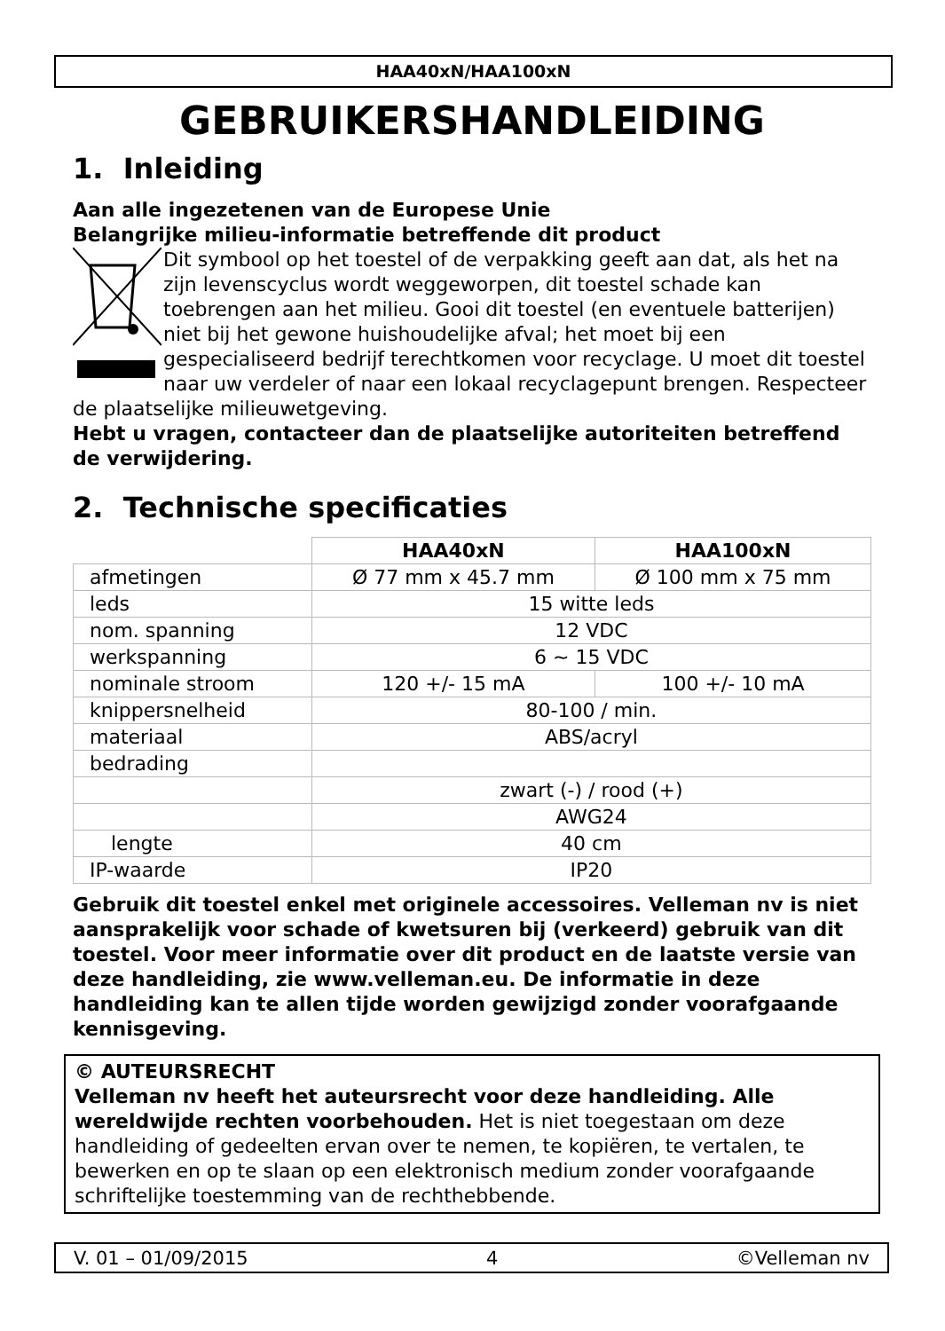HAA40xN/HAA100xN
GEBRUIKERSHANDLEIDING
1. Inleiding
Aan alle ingezetenen van de Europese Unie
Belangrijke milieu-informatie betreffende dit product
Dit symbool op het toestel of de verpakking geeft aan dat, als het na zijn levenscyclus wordt weggeworpen, dit toestel schade kan toebrengen aan het milieu. Gooi dit toestel (en eventuele batterijen) niet bij het gewone huishoudelijke afval; het moet bij een gespecialiseerd bedrijf terechtkomen voor recyclage. U moet dit toestel naar uw verdeler of naar een lokaal recyclagepunt brengen. Respecteer de plaatselijke milieuwetgeving.
Hebt u vragen, contacteer dan de plaatselijke autoriteiten betreffend de verwijdering.
2. Technische specificaties
| | HAA40xN | HAA100xN |
| afmetingen | Ø 77 mm x 45.7 mm | Ø 100 mm x 75 mm |
| leds | 15 witte leds | |
| nom. spanning | 12 VDC | |
| werkspanning | 6 ~ 15 VDC | |
| nominale stroom | 120 +/- 15 mA | 100 +/- 10 mA |
| knippersnelheid | 80-100 / min. | |
| materiaal | ABS/acryl | |
| bedrading | | |
| | zwart (-) / rood (+) | |
| | AWG24 | |
| lengte | 40 cm | |
| IP-waarde | IP20 | |
Gebruik dit toestel enkel met originele accessoires. Velleman nv is niet aansprakelijk voor schade of kwetsuren bij (verkeerd) gebruik van dit toestel. Voor meer informatie over dit product en de laatste versie van deze handleiding, zie www.velleman.eu. De informatie in deze handleiding kan te allen tijde worden gewijzigd zonder voorafgaande kennisgeving.
© AUTEURSRECHT
Velleman nv heeft het auteursrecht voor deze handleiding. Alle wereldwijde rechten voorbehouden. Het is niet toegestaan om deze handleiding of gedeelten ervan over te nemen, te kopiëren, te vertalen, te bewerken en op te slaan op een elektronisch medium zonder voorafgaande schriftelijke toestemming van de rechthebbende.
V. 01 – 01/09/2015 4 ©Velleman nv